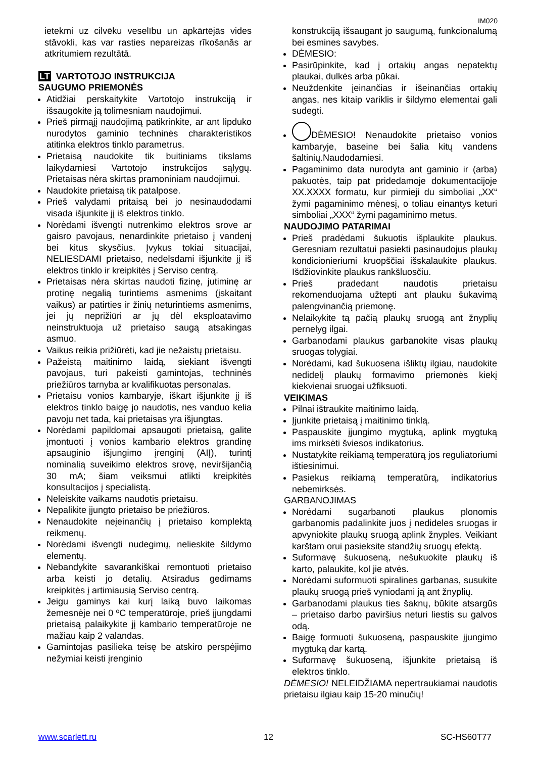IM020
ietekmi uz cilvēku veselību un apkārtējās vides stāvokli, kas var rasties nepareizas rīkošanās ar atkritumiem rezultātā.
LT VARTOTOJO INSTRUKCIJA
SAUGUMO PRIEMONĖS
Atidžiai perskaitykite Vartotojo instrukciją ir išsaugokite ją tolimesniam naudojimui.
Prieš pirmąjį naudojimą patikrinkite, ar ant lipduko nurodytos gaminio techninės charakteristikos atitinka elektros tinklo parametrus.
Prietaisą naudokite tik buitiniams tikslams laikydamiesi Vartotojo instrukcijos sąlygų. Prietaisas nėra skirtas pramoniniam naudojimui.
Naudokite prietaisą tik patalpose.
Prieš valydami pritaisą bei jo nesinaudodami visada išjunkite jį iš elektros tinklo.
Norėdami išvengti nutrenkimo elektros srove ar gaisro pavojaus, nenardinkite prietaiso į vandenį bei kitus skysčius. Įvykus tokiai situacijai, NELIESDAMI prietaiso, nedelsdami išjunkite jį iš elektros tinklo ir kreipkitės į Serviso centrą.
Prietaisas nėra skirtas naudoti fizinę, jutiminę ar protinę negalią turintiems asmenims (įskaitant vaikus) ar patirties ir žinių neturintiems asmenims, jei jų neprižiūri ar jų dėl eksploatavimo neinstruktuoja už prietaiso saugą atsakingas asmuo.
Vaikus reikia prižiūrėti, kad jie nežaistų prietaisu.
Pažeistą maitinimo laidą, siekiant išvengti pavojaus, turi pakeisti gamintojas, techninės priežiūros tarnyba ar kvalifikuotas personalas.
Prietaisu vonios kambaryje, iškart išjunkite jį iš elektros tinklo baigę jo naudotis, nes vanduo kelia pavoju net tada, kai prietaisas yra išjungtas.
Norėdami papildomai apsaugoti prietaisą, galite įmontuoti į vonios kambario elektros grandinę apsauginio išjungimo įrenginį (AIĮ), turintį nominalią suveikimo elektros srovę, neviršijančią 30 mA; šiam veiksmui atlikti kreipkitės konsultacijos į specialistą.
Neleiskite vaikams naudotis prietaisu.
Nepalikite įjungto prietaiso be priežiūros.
Nenaudokite neįeinančių į prietaiso komplektą reikmenų.
Norėdami išvengti nudegimų, nelieskite šildymo elementų.
Nebandykite savarankiškai remontuoti prietaiso arba keisti jo detalių. Atsiradus gedimams kreipkitės į artimiausią Serviso centrą.
Jeigu gaminys kai kurį laiką buvo laikomas žemesnėje nei 0 ºC temperatūroje, prieš įjungdami prietaisą palaikykite jį kambario temperatūroje ne mažiau kaip 2 valandas.
Gamintojas pasilieka teisę be atskiro perspėjimo nežymiai keisti įrenginio
konstrukciją išsaugant jo saugumą, funkcionalumą bei esmines savybes.
DĖMESIO:
Pasirūpinkite, kad į ortakių angas nepatektų plaukai, dulkės arba pūkai.
Neuždenkite įeinančias ir išeinančias ortakių angas, nes kitaip variklis ir šildymo elementai gali sudegti.
DĖMESIO! Nenaudokite prietaiso vonios kambaryje, baseine bei šalia kitų vandens šaltinių.Naudodamiesi.
Pagaminimo data nurodyta ant gaminio ir (arba) pakuotės, taip pat pridedamoje dokumentacijoje XX.XXXX formatu, kur pirmieji du simboliai „XX“ žymi pagaminimo mėnesį, o toliau einantys keturi simboliai „XXX“ žymi pagaminimo metus.
NAUDOJIMO PATARIMAI
Prieš pradėdami šukuotis išplaukite plaukus. Geresniam rezultatui pasiekti pasinaudojus plaukų kondicionieriumi kruopščiai išskalaukite plaukus. Išdžiovinkite plaukus rankšluosčiu.
Prieš pradedant naudotis prietaisu rekomenduojama užtepti ant plauku šukavimą palengvinančią priemonę.
Nelaikykite tą pačią plaukų sruogą ant žnyplių pernelyg ilgai.
Garbanodami plaukus garbanokite visas plaukų sruogas tolygiai.
Norėdami, kad šukuosena išliktų ilgiau, naudokite nedidelį plaukų formavimo priemonės kiekį kiekvienai sruogai užfiksuoti.
VEIKIMAS
Pilnai ištraukite maitinimo laidą.
Įjunkite prietaisą į maitinimo tinklą.
Paspauskite įjungimo mygtuką, aplink mygtuką ims mirksėti šviesos indikatorius.
Nustatykite reikiamą temperatūrą jos reguliatoriumi ištiesinimui.
Pasiekus reikiamą temperatūrą, indikatorius nebemirksės.
GARBANOJIMAS
Norėdami sugarbanoti plaukus plonomis garbanomis padalinkite juos į nedideles sruogas ir apvyniokite plaukų sruogą aplink žnyples. Veikiant karštam orui pasieksite standžių sruogų efektą.
Suformavę šukuoseną, nešukuokite plaukų iš karto, palaukite, kol jie atvės.
Norėdami suformuoti spiralines garbanas, susukite plaukų sruogą prieš vyniodami ją ant žnyplių.
Garbanodami plaukus ties šaknų, būkite atsargūs – prietaiso darbo paviršius neturi liestis su galvos odą.
Baigę formuoti šukuoseną, paspauskite įjungimo mygtuką dar kartą.
Suformavę šukuoseną, išjunkite prietaisą iš elektros tinklo.
DĖMESIO! NELEIDŽIAMA nepertraukiamai naudotis prietaisu ilgiau kaip 15-20 minučių!
www.scarlett.ru 12 SC-HS60T77